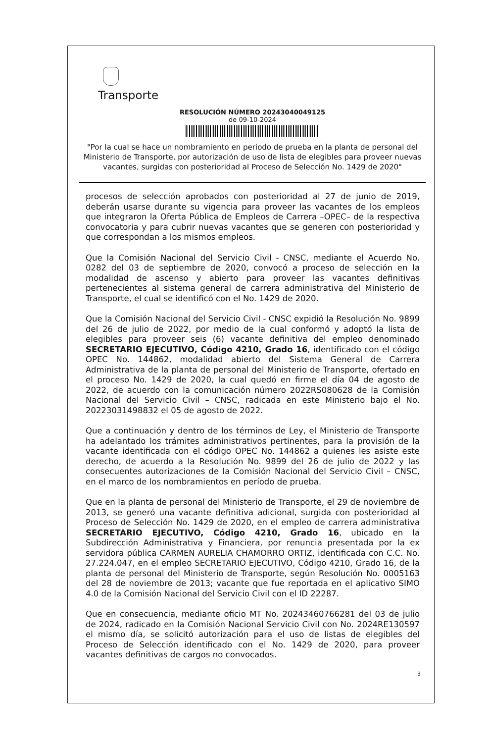Transporte
RESOLUCIÓN NÚMERO 20243040049125
de 09-10-2024
"Por la cual se hace un nombramiento en período de prueba en la planta de personal del Ministerio de Transporte, por autorización de uso de lista de elegibles para proveer nuevas vacantes, surgidas con posterioridad al Proceso de Selección No. 1429 de 2020"
procesos de selección aprobados con posterioridad al 27 de junio de 2019, deberán usarse durante su vigencia para proveer las vacantes de los empleos que integraron la Oferta Pública de Empleos de Carrera –OPEC– de la respectiva convocatoria y para cubrir nuevas vacantes que se generen con posterioridad y que correspondan a los mismos empleos.
Que la Comisión Nacional del Servicio Civil - CNSC, mediante el Acuerdo No. 0282 del 03 de septiembre de 2020, convocó a proceso de selección en la modalidad de ascenso y abierto para proveer las vacantes definitivas pertenecientes al sistema general de carrera administrativa del Ministerio de Transporte, el cual se identificó con el No. 1429 de 2020.
Que la Comisión Nacional del Servicio Civil - CNSC expidió la Resolución No. 9899 del 26 de julio de 2022, por medio de la cual conformó y adoptó la lista de elegibles para proveer seis (6) vacante definitiva del empleo denominado SECRETARIO EJECUTIVO, Código 4210, Grado 16, identificado con el código OPEC No. 144862, modalidad abierto del Sistema General de Carrera Administrativa de la planta de personal del Ministerio de Transporte, ofertado en el proceso No. 1429 de 2020, la cual quedó en firme el día 04 de agosto de 2022, de acuerdo con la comunicación número 2022RS080628 de la Comisión Nacional del Servicio Civil – CNSC, radicada en este Ministerio bajo el No. 20223031498832 el 05 de agosto de 2022.
Que a continuación y dentro de los términos de Ley, el Ministerio de Transporte ha adelantado los trámites administrativos pertinentes, para la provisión de la vacante identificada con el código OPEC No. 144862 a quienes les asiste este derecho, de acuerdo a la Resolución No. 9899 del 26 de julio de 2022 y las consecuentes autorizaciones de la Comisión Nacional del Servicio Civil – CNSC, en el marco de los nombramientos en período de prueba.
Que en la planta de personal del Ministerio de Transporte, el 29 de noviembre de 2013, se generó una vacante definitiva adicional, surgida con posterioridad al Proceso de Selección No. 1429 de 2020, en el empleo de carrera administrativa SECRETARIO EJECUTIVO, Código 4210, Grado 16, ubicado en la Subdirección Administrativa y Financiera, por renuncia presentada por la ex servidora pública CARMEN AURELIA CHAMORRO ORTIZ, identificada con C.C. No. 27.224.047, en el empleo SECRETARIO EJECUTIVO, Código 4210, Grado 16, de la planta de personal del Ministerio de Transporte, según Resolución No. 0005163 del 28 de noviembre de 2013; vacante que fue reportada en el aplicativo SIMO 4.0 de la Comisión Nacional del Servicio Civil con el ID 22287.
Que en consecuencia, mediante oficio MT No. 20243460766281 del 03 de julio de 2024, radicado en la Comisión Nacional Servicio Civil con No. 2024RE130597 el mismo día, se solicitó autorización para el uso de listas de elegibles del Proceso de Selección identificado con el No. 1429 de 2020, para proveer vacantes definitivas de cargos no convocados.
3